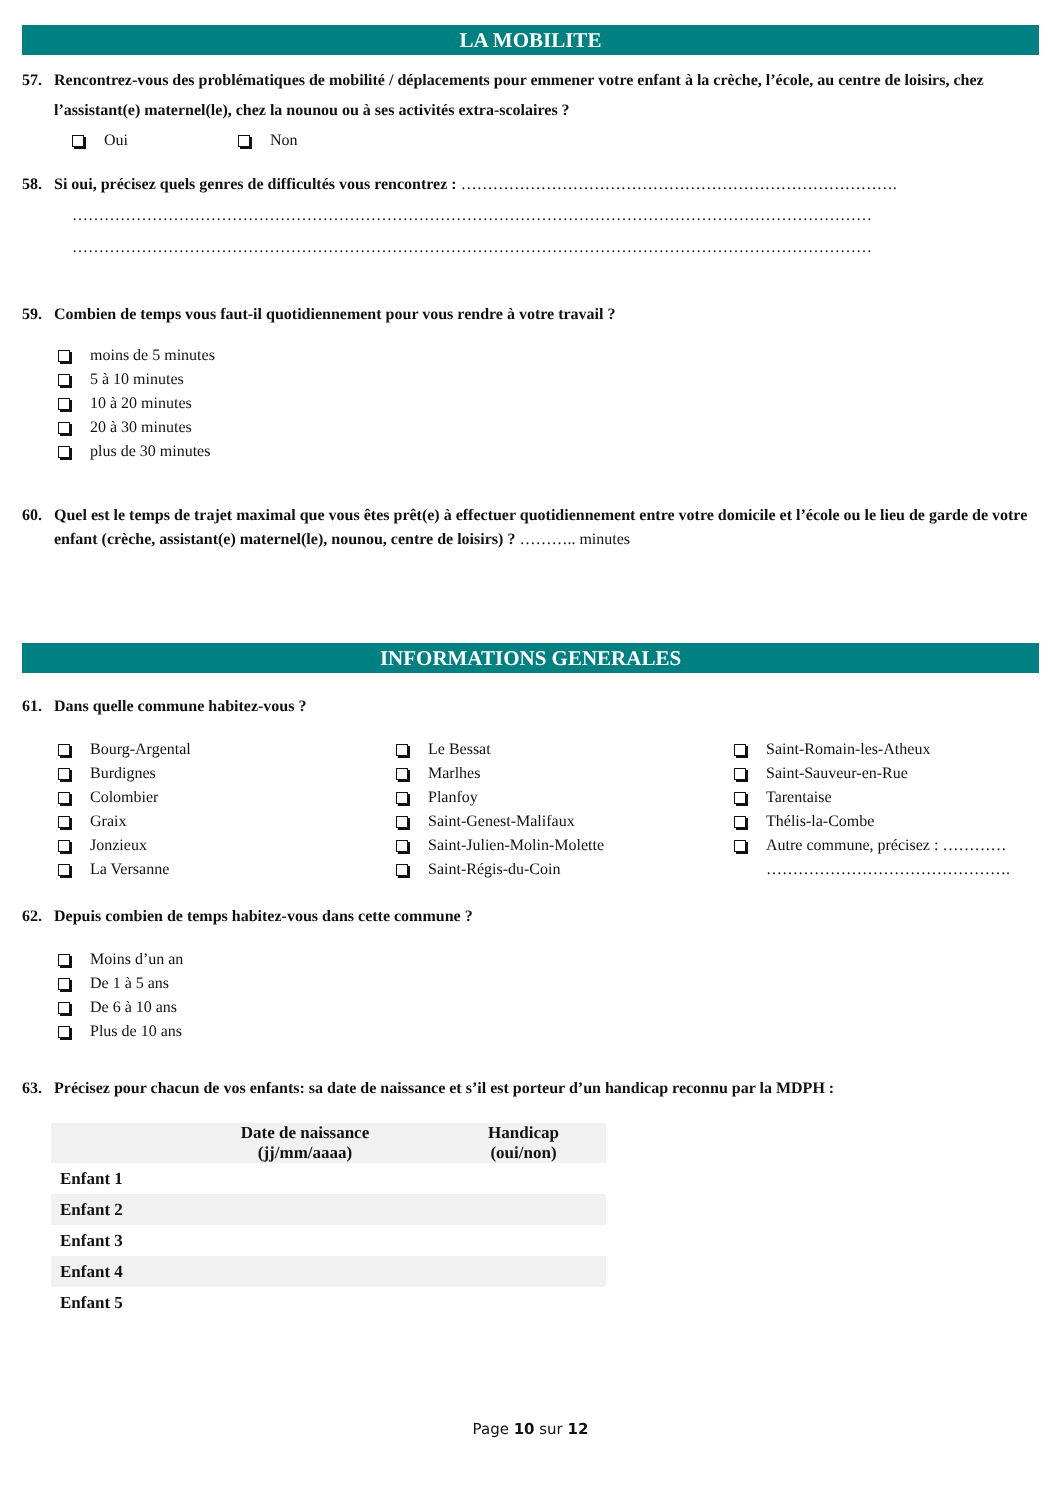LA MOBILITE
57. Rencontrez-vous des problématiques de mobilité / déplacements pour emmener votre enfant à la crèche, l’école, au centre de loisirs, chez l’assistant(e) maternel(le), chez la nounou ou à ses activités extra-scolaires ?
Oui Non
58. Si oui, précisez quels genres de difficultés vous rencontrez : ……………………………………………………………………….
……………………………………………………………………………………………………………………………………
……………………………………………………………………………………………………………………………………
59. Combien de temps vous faut-il quotidiennement pour vous rendre à votre travail ?
moins de 5 minutes
5 à 10 minutes
10 à 20 minutes
20 à 30 minutes
plus de 30 minutes
60. Quel est le temps de trajet maximal que vous êtes prêt(e) à effectuer quotidiennement entre votre domicile et l’école ou le lieu de garde de votre enfant (crèche, assistant(e) maternel(le), nounou, centre de loisirs) ? ……….. minutes
INFORMATIONS GENERALES
61. Dans quelle commune habitez-vous ?
Bourg-Argental
Burdignes
Colombier
Graix
Jonzieux
La Versanne
Le Bessat
Marlhes
Planfoy
Saint-Genest-Malifaux
Saint-Julien-Molin-Molette
Saint-Régis-du-Coin
Saint-Romain-les-Atheux
Saint-Sauveur-en-Rue
Tarentaise
Thélis-la-Combe
Autre commune, précisez : …………
……………………………………….
62. Depuis combien de temps habitez-vous dans cette commune ?
Moins d’un an
De 1 à 5 ans
De 6 à 10 ans
Plus de 10 ans
63. Précisez pour chacun de vos enfants: sa date de naissance et s’il est porteur d’un handicap reconnu par la MDPH :
| | Date de naissance (jj/mm/aaaa) | Handicap (oui/non) |
| --- | --- | --- |
| Enfant 1 | | |
| Enfant 2 | | |
| Enfant 3 | | |
| Enfant 4 | | |
| Enfant 5 | | |
Page 10 sur 12